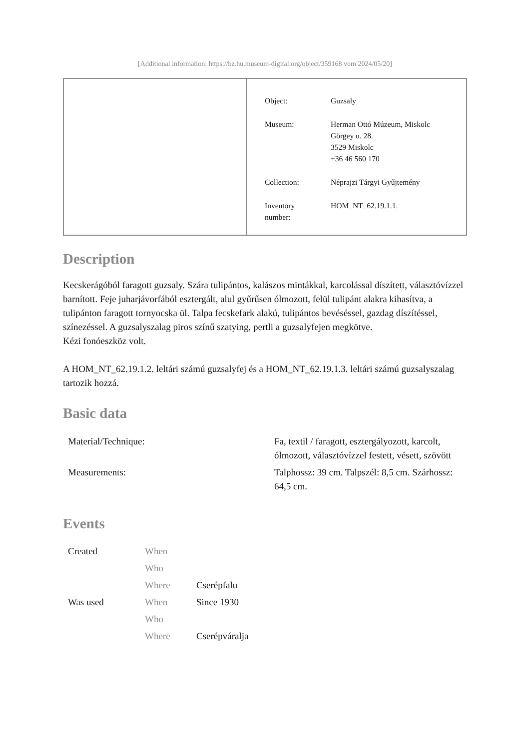[Additional information: https://bz.hu.museum-digital.org/object/359168 vom 2024/05/20]
| Object: | Guzsaly |
| Museum: | Herman Ottó Múzeum, Miskolc Görgey u. 28. 3529 Miskolc +36 46 560 170 |
| Collection: | Néprajzi Tárgyi Gyűjtemény |
| Inventory number: | HOM_NT_62.19.1.1. |
Description
Kecskerágóból faragott guzsaly. Szára tulipántos, kalászos mintákkal, karcolással díszített, választóvízzel barnított. Feje juharjávorfából esztergált, alul gyűrűsen ólmozott, felül tulipánt alakra kihasítva, a tulipánton faragott tornyocska ül. Talpa fecskefark alakú, tulipántos bevéséssel, gazdag díszítéssel, színezéssel. A guzsalyszalag piros színű szatying, pertli a guzsalyfejen megkötve.
Kézi fonóeszköz volt.
A HOM_NT_62.19.1.2. leltári számú guzsalyfej és a HOM_NT_62.19.1.3. leltári számú guzsalyszalag tartozik hozzá.
Basic data
| Material/Technique: | Fa, textil / faragott, esztergályozott, karcolt, ólmozott, választóvízzel festett, vésett, szövött |
| Measurements: | Talphossz: 39 cm. Talpszél: 8,5 cm. Szárhossz: 64,5 cm. |
Events
| Created | When | |
| | Who | |
| | Where | Cserépfalu |
| Was used | When | Since 1930 |
| | Who | |
| | Where | Cserépváralja |